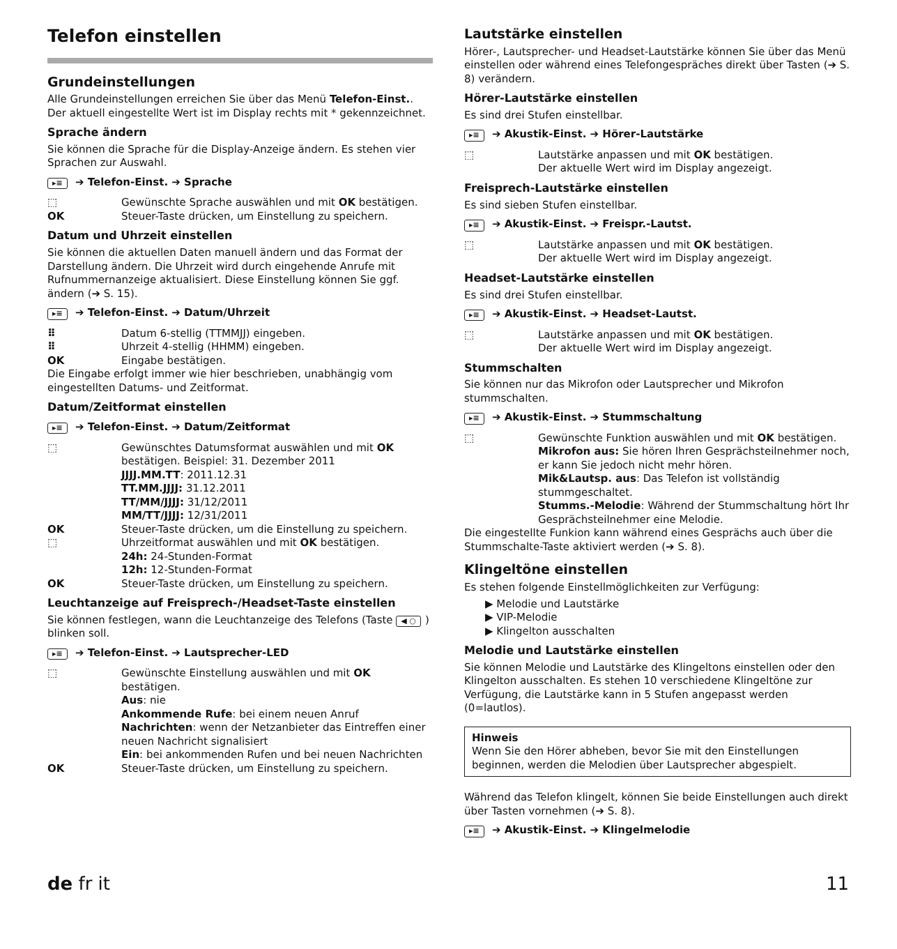Telefon einstellen
Grundeinstellungen
Alle Grundeinstellungen erreichen Sie über das Menü Telefon-Einst.. Der aktuell eingestellte Wert ist im Display rechts mit * gekennzeichnet.
Sprache ändern
Sie können die Sprache für die Display-Anzeige ändern. Es stehen vier Sprachen zur Auswahl.
▸≡ ➔ Telefon-Einst. ➔ Sprache
⬚ Gewünschte Sprache auswählen und mit OK bestätigen.
OK Steuer-Taste drücken, um Einstellung zu speichern.
Datum und Uhrzeit einstellen
Sie können die aktuellen Daten manuell ändern und das Format der Darstellung ändern. Die Uhrzeit wird durch eingehende Anrufe mit Rufnummernanzeige aktualisiert. Diese Einstellung können Sie ggf. ändern (➔ S. 15).
▸≡ ➔ Telefon-Einst. ➔ Datum/Uhrzeit
⠿ Datum 6-stellig (TTMMJJ) eingeben.
⠿ Uhrzeit 4-stellig (HHMM) eingeben.
OK Eingabe bestätigen.
Die Eingabe erfolgt immer wie hier beschrieben, unabhängig vom eingestellten Datums- und Zeitformat.
Datum/Zeitformat einstellen
▸≡ ➔ Telefon-Einst. ➔ Datum/Zeitformat
⬚ Gewünschtes Datumsformat auswählen und mit OK bestätigen. Beispiel: 31. Dezember 2011
JJJJ.MM.TT: 2011.12.31
TT.MM.JJJJ: 31.12.2011
TT/MM/JJJJ: 31/12/2011
MM/TT/JJJJ: 12/31/2011
OK Steuer-Taste drücken, um die Einstellung zu speichern.
⬚ Uhrzeitformat auswählen und mit OK bestätigen.
24h: 24-Stunden-Format
12h: 12-Stunden-Format
OK Steuer-Taste drücken, um Einstellung zu speichern.
Leuchtanzeige auf Freisprech-/Headset-Taste einstellen
Sie können festlegen, wann die Leuchtanzeige des Telefons (Taste ◀ ○) blinken soll.
▸≡ ➔ Telefon-Einst. ➔ Lautsprecher-LED
⬚ Gewünschte Einstellung auswählen und mit OK bestätigen.
Aus: nie
Ankommende Rufe: bei einem neuen Anruf
Nachrichten: wenn der Netzanbieter das Eintreffen einer neuen Nachricht signalisiert
Ein: bei ankommenden Rufen und bei neuen Nachrichten
OK Steuer-Taste drücken, um Einstellung zu speichern.
Lautstärke einstellen
Hörer-, Lautsprecher- und Headset-Lautstärke können Sie über das Menü einstellen oder während eines Telefongespräches direkt über Tasten (➔ S. 8) verändern.
Hörer-Lautstärke einstellen
Es sind drei Stufen einstellbar.
▸≡ ➔ Akustik-Einst. ➔ Hörer-Lautstärke
⬚ Lautstärke anpassen und mit OK bestätigen.
Der aktuelle Wert wird im Display angezeigt.
Freisprech-Lautstärke einstellen
Es sind sieben Stufen einstellbar.
▸≡ ➔ Akustik-Einst. ➔ Freispr.-Lautst.
⬚ Lautstärke anpassen und mit OK bestätigen.
Der aktuelle Wert wird im Display angezeigt.
Headset-Lautstärke einstellen
Es sind drei Stufen einstellbar.
▸≡ ➔ Akustik-Einst. ➔ Headset-Lautst.
⬚ Lautstärke anpassen und mit OK bestätigen.
Der aktuelle Wert wird im Display angezeigt.
Stummschalten
Sie können nur das Mikrofon oder Lautsprecher und Mikrofon stummschalten.
▸≡ ➔ Akustik-Einst. ➔ Stummschaltung
⬚ Gewünschte Funktion auswählen und mit OK bestätigen.
Mikrofon aus: Sie hören Ihren Gesprächsteilnehmer noch, er kann Sie jedoch nicht mehr hören.
Mik&Lautsp. aus: Das Telefon ist vollständig stummgeschaltet.
Stumms.-Melodie: Während der Stummschaltung hört Ihr Gesprächsteilnehmer eine Melodie.
Die eingestellte Funkion kann während eines Gesprächs auch über die Stummschalte-Taste aktiviert werden (➔ S. 8).
Klingeltöne einstellen
Es stehen folgende Einstellmöglichkeiten zur Verfügung:
▶ Melodie und Lautstärke
▶ VIP-Melodie
▶ Klingelton ausschalten
Melodie und Lautstärke einstellen
Sie können Melodie und Lautstärke des Klingeltons einstellen oder den Klingelton ausschalten. Es stehen 10 verschiedene Klingeltöne zur Verfügung, die Lautstärke kann in 5 Stufen angepasst werden (0=lautlos).
Hinweis
Wenn Sie den Hörer abheben, bevor Sie mit den Einstellungen beginnen, werden die Melodien über Lautsprecher abgespielt.
Während das Telefon klingelt, können Sie beide Einstellungen auch direkt über Tasten vornehmen (➔ S. 8).
▸≡ ➔ Akustik-Einst. ➔ Klingelmelodie
de fr it 11